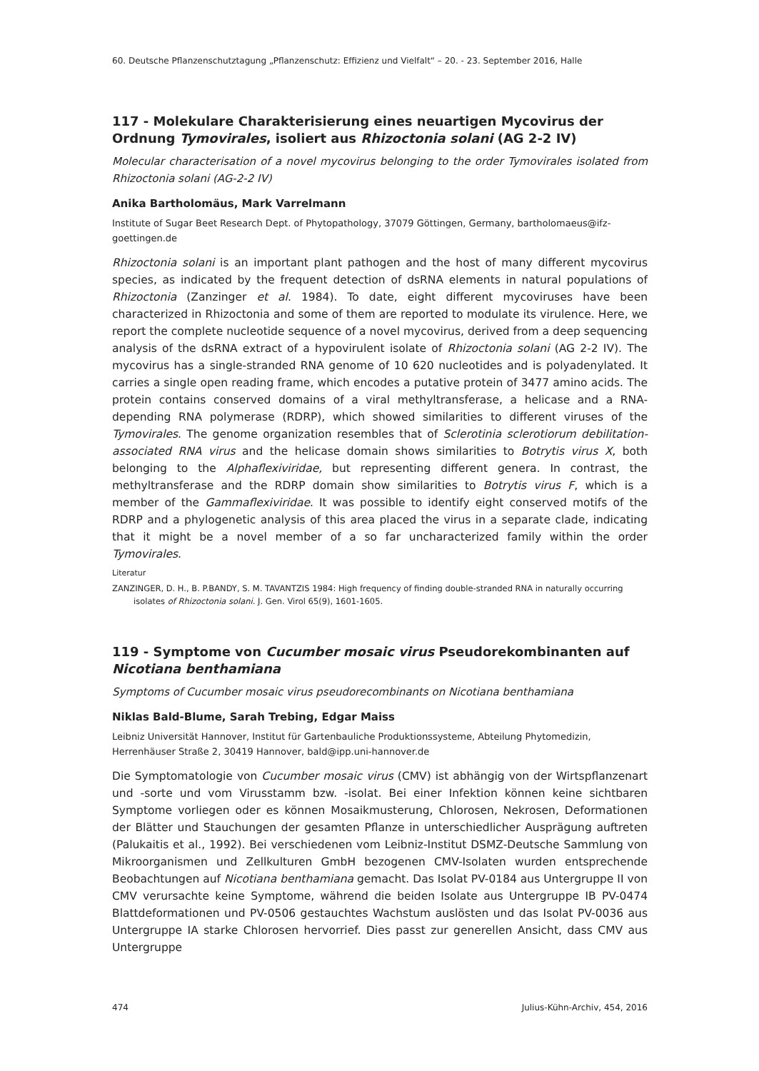60. Deutsche Pflanzenschutztagung „Pflanzenschutz: Effizienz und Vielfalt“ – 20. - 23. September 2016, Halle
117 - Molekulare Charakterisierung eines neuartigen Mycovirus der Ordnung Tymovirales, isoliert aus Rhizoctonia solani (AG 2-2 IV)
Molecular characterisation of a novel mycovirus belonging to the order Tymovirales isolated from Rhizoctonia solani (AG-2-2 IV)
Anika Bartholomäus, Mark Varrelmann
Institute of Sugar Beet Research Dept. of Phytopathology, 37079 Göttingen, Germany, bartholomaeus@ifz-goettingen.de
Rhizoctonia solani is an important plant pathogen and the host of many different mycovirus species, as indicated by the frequent detection of dsRNA elements in natural populations of Rhizoctonia (Zanzinger et al. 1984). To date, eight different mycoviruses have been characterized in Rhizoctonia and some of them are reported to modulate its virulence. Here, we report the complete nucleotide sequence of a novel mycovirus, derived from a deep sequencing analysis of the dsRNA extract of a hypovirulent isolate of Rhizoctonia solani (AG 2-2 IV). The mycovirus has a single-stranded RNA genome of 10 620 nucleotides and is polyadenylated. It carries a single open reading frame, which encodes a putative protein of 3477 amino acids. The protein contains conserved domains of a viral methyltransferase, a helicase and a RNA-depending RNA polymerase (RDRP), which showed similarities to different viruses of the Tymovirales. The genome organization resembles that of Sclerotinia sclerotiorum debilitation-associated RNA virus and the helicase domain shows similarities to Botrytis virus X, both belonging to the Alphaflexiviridae, but representing different genera. In contrast, the methyltransferase and the RDRP domain show similarities to Botrytis virus F, which is a member of the Gammaflexiviridae. It was possible to identify eight conserved motifs of the RDRP and a phylogenetic analysis of this area placed the virus in a separate clade, indicating that it might be a novel member of a so far uncharacterized family within the order Tymovirales.
Literatur
ZANZINGER, D. H., B. P.BANDY, S. M. TAVANTZIS 1984: High frequency of finding double-stranded RNA in naturally occurring isolates of Rhizoctonia solani. J. Gen. Virol 65(9), 1601-1605.
119 - Symptome von Cucumber mosaic virus Pseudorekombinanten auf Nicotiana benthamiana
Symptoms of Cucumber mosaic virus pseudorecombinants on Nicotiana benthamiana
Niklas Bald-Blume, Sarah Trebing, Edgar Maiss
Leibniz Universität Hannover, Institut für Gartenbauliche Produktionssysteme, Abteilung Phytomedizin, Herrenhäuser Straße 2, 30419 Hannover, bald@ipp.uni-hannover.de
Die Symptomatologie von Cucumber mosaic virus (CMV) ist abhängig von der Wirtspflanzenart und -sorte und vom Virusstamm bzw. -isolat. Bei einer Infektion können keine sichtbaren Symptome vorliegen oder es können Mosaikmusterung, Chlorosen, Nekrosen, Deformationen der Blätter und Stauchungen der gesamten Pflanze in unterschiedlicher Ausprägung auftreten (Palukaitis et al., 1992). Bei verschiedenen vom Leibniz-Institut DSMZ-Deutsche Sammlung von Mikroorganismen und Zellkulturen GmbH bezogenen CMV-Isolaten wurden entsprechende Beobachtungen auf Nicotiana benthamiana gemacht. Das Isolat PV-0184 aus Untergruppe II von CMV verursachte keine Symptome, während die beiden Isolate aus Untergruppe IB PV-0474 Blattdeformationen und PV-0506 gestauchtes Wachstum auslösten und das Isolat PV-0036 aus Untergruppe IA starke Chlorosen hervorrief. Dies passt zur generellen Ansicht, dass CMV aus Untergruppe
474 Julius-Kühn-Archiv, 454, 2016